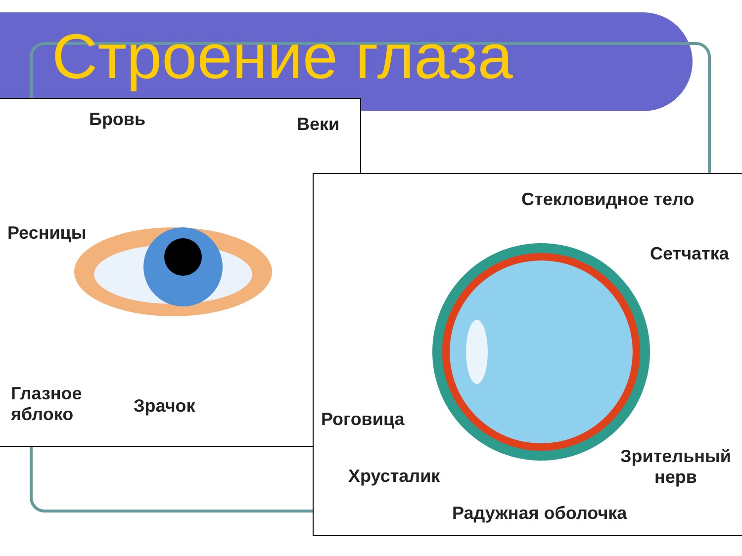Строение глаза
Бровь Веки
Ресницы
Глазное
яблоко
Зрачок
Стекловидное тело
Сетчатка
Роговица
Хрусталик
Зрительный
нерв
Радужная оболочка